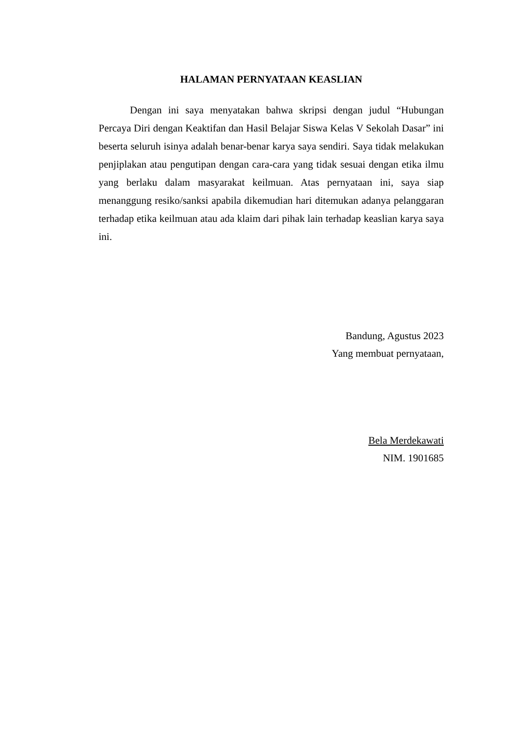HALAMAN PERNYATAAN KEASLIAN
Dengan ini saya menyatakan bahwa skripsi dengan judul “Hubungan Percaya Diri dengan Keaktifan dan Hasil Belajar Siswa Kelas V Sekolah Dasar” ini beserta seluruh isinya adalah benar-benar karya saya sendiri. Saya tidak melakukan penjiplakan atau pengutipan dengan cara-cara yang tidak sesuai dengan etika ilmu yang berlaku dalam masyarakat keilmuan. Atas pernyataan ini, saya siap menanggung resiko/sanksi apabila dikemudian hari ditemukan adanya pelanggaran terhadap etika keilmuan atau ada klaim dari pihak lain terhadap keaslian karya saya ini.
Bandung, Agustus 2023
Yang membuat pernyataan,
Bela Merdekawati
NIM. 1901685